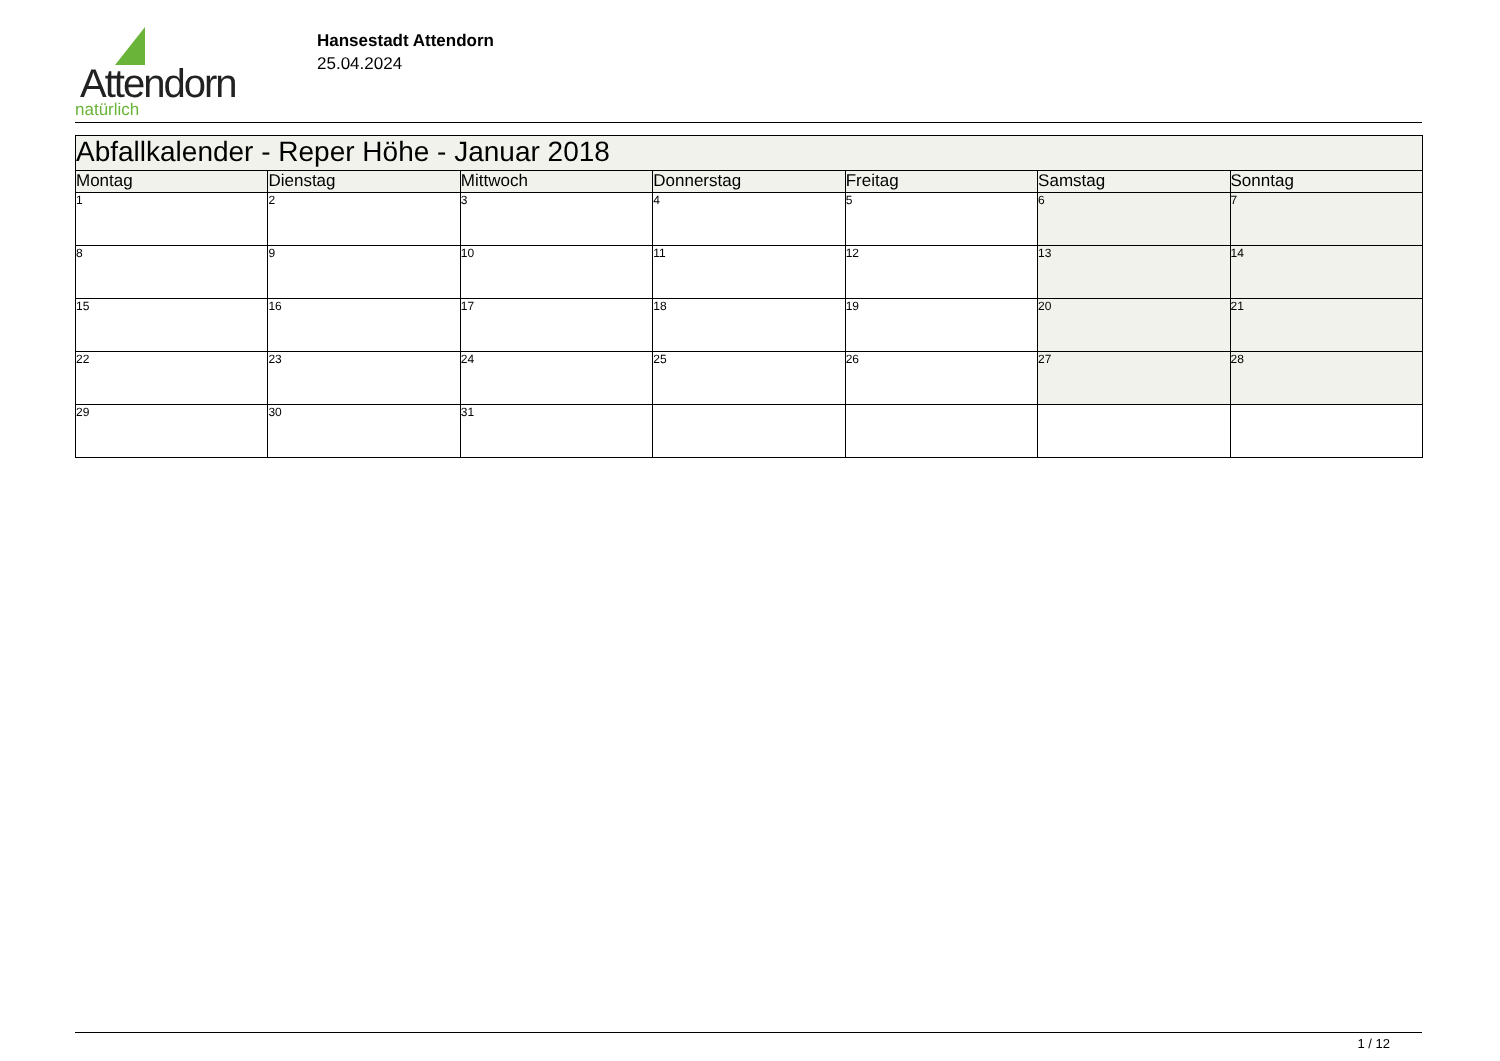Attendorn
natürlich
Hansestadt Attendorn
25.04.2024
| Abfallkalender - Reper Höhe - Januar 2018 | | | | | | |
| Montag | Dienstag | Mittwoch | Donnerstag | Freitag | Samstag | Sonntag |
| 1 | 2 | 3 | 4 | 5 | 6 | 7 |
| 8 | 9 | 10 | 11 | 12 | 13 | 14 |
| 15 | 16 | 17 | 18 | 19 | 20 | 21 |
| 22 | 23 | 24 | 25 | 26 | 27 | 28 |
| 29 | 30 | 31 | | | | |
1 / 12